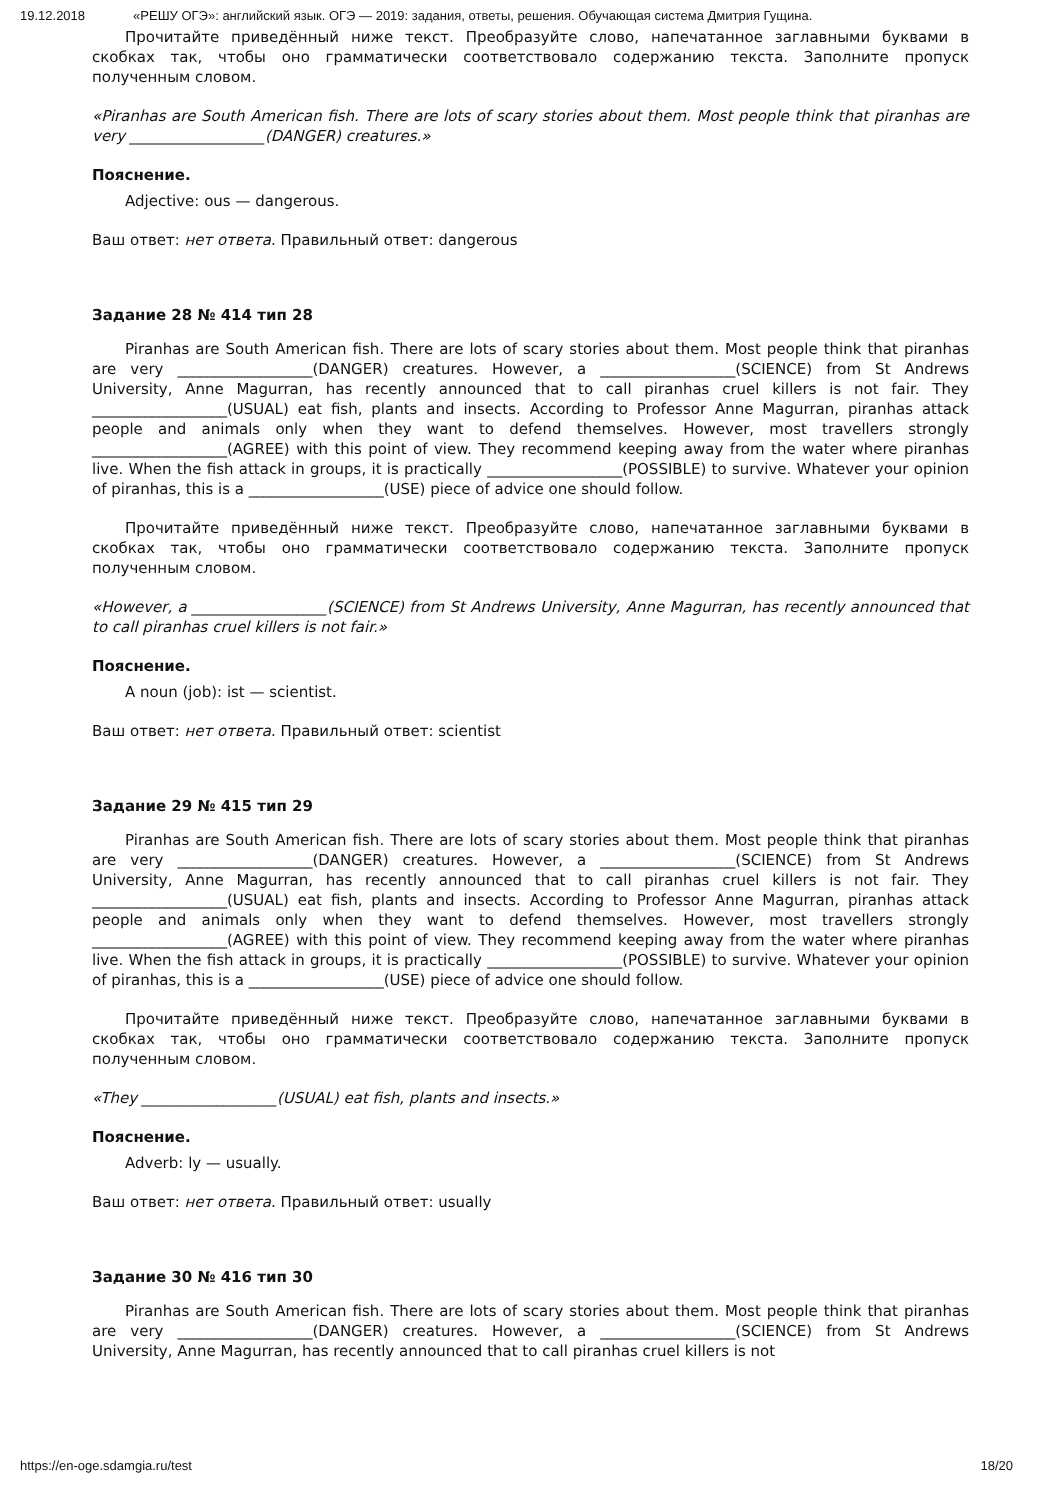19.12.2018 «РЕШУ ОГЭ»: английский язык. ОГЭ — 2019: задания, ответы, решения. Обучающая система Дмитрия Гущина.
Прочитайте приведённый ниже текст. Преобразуйте слово, напечатанное заглавными буквами в скобках так, чтобы оно грамматически соответствовало содержанию текста. Заполните пропуск полученным словом.
«Piranhas are South American fish. There are lots of scary stories about them. Most people think that piranhas are very __________________(DANGER) creatures.»
Пояснение.
Adjective: ous — dangerous.
Ваш ответ: нет ответа. Правильный ответ: dangerous
Задание 28 № 414 тип 28
Piranhas are South American fish. There are lots of scary stories about them. Most people think that piranhas are very __________________(DANGER) creatures. However, a __________________(SCIENCE) from St Andrews University, Anne Magurran, has recently announced that to call piranhas cruel killers is not fair. They __________________(USUAL) eat fish, plants and insects. According to Professor Anne Magurran, piranhas attack people and animals only when they want to defend themselves. However, most travellers strongly __________________(AGREE) with this point of view. They recommend keeping away from the water where piranhas live. When the fish attack in groups, it is practically __________________(POSSIBLE) to survive. Whatever your opinion of piranhas, this is a __________________(USE) piece of advice one should follow.
Прочитайте приведённый ниже текст. Преобразуйте слово, напечатанное заглавными буквами в скобках так, чтобы оно грамматически соответствовало содержанию текста. Заполните пропуск полученным словом.
«However, a __________________(SCIENCE) from St Andrews University, Anne Magurran, has recently announced that to call piranhas cruel killers is not fair.»
Пояснение.
A noun (job): ist — scientist.
Ваш ответ: нет ответа. Правильный ответ: scientist
Задание 29 № 415 тип 29
Piranhas are South American fish. There are lots of scary stories about them. Most people think that piranhas are very __________________(DANGER) creatures. However, a __________________(SCIENCE) from St Andrews University, Anne Magurran, has recently announced that to call piranhas cruel killers is not fair. They __________________(USUAL) eat fish, plants and insects. According to Professor Anne Magurran, piranhas attack people and animals only when they want to defend themselves. However, most travellers strongly __________________(AGREE) with this point of view. They recommend keeping away from the water where piranhas live. When the fish attack in groups, it is practically __________________(POSSIBLE) to survive. Whatever your opinion of piranhas, this is a __________________(USE) piece of advice one should follow.
Прочитайте приведённый ниже текст. Преобразуйте слово, напечатанное заглавными буквами в скобках так, чтобы оно грамматически соответствовало содержанию текста. Заполните пропуск полученным словом.
«They __________________(USUAL) eat fish, plants and insects.»
Пояснение.
Adverb: ly — usually.
Ваш ответ: нет ответа. Правильный ответ: usually
Задание 30 № 416 тип 30
Piranhas are South American fish. There are lots of scary stories about them. Most people think that piranhas are very __________________(DANGER) creatures. However, a __________________(SCIENCE) from St Andrews University, Anne Magurran, has recently announced that to call piranhas cruel killers is not
https://en-oge.sdamgia.ru/test 18/20